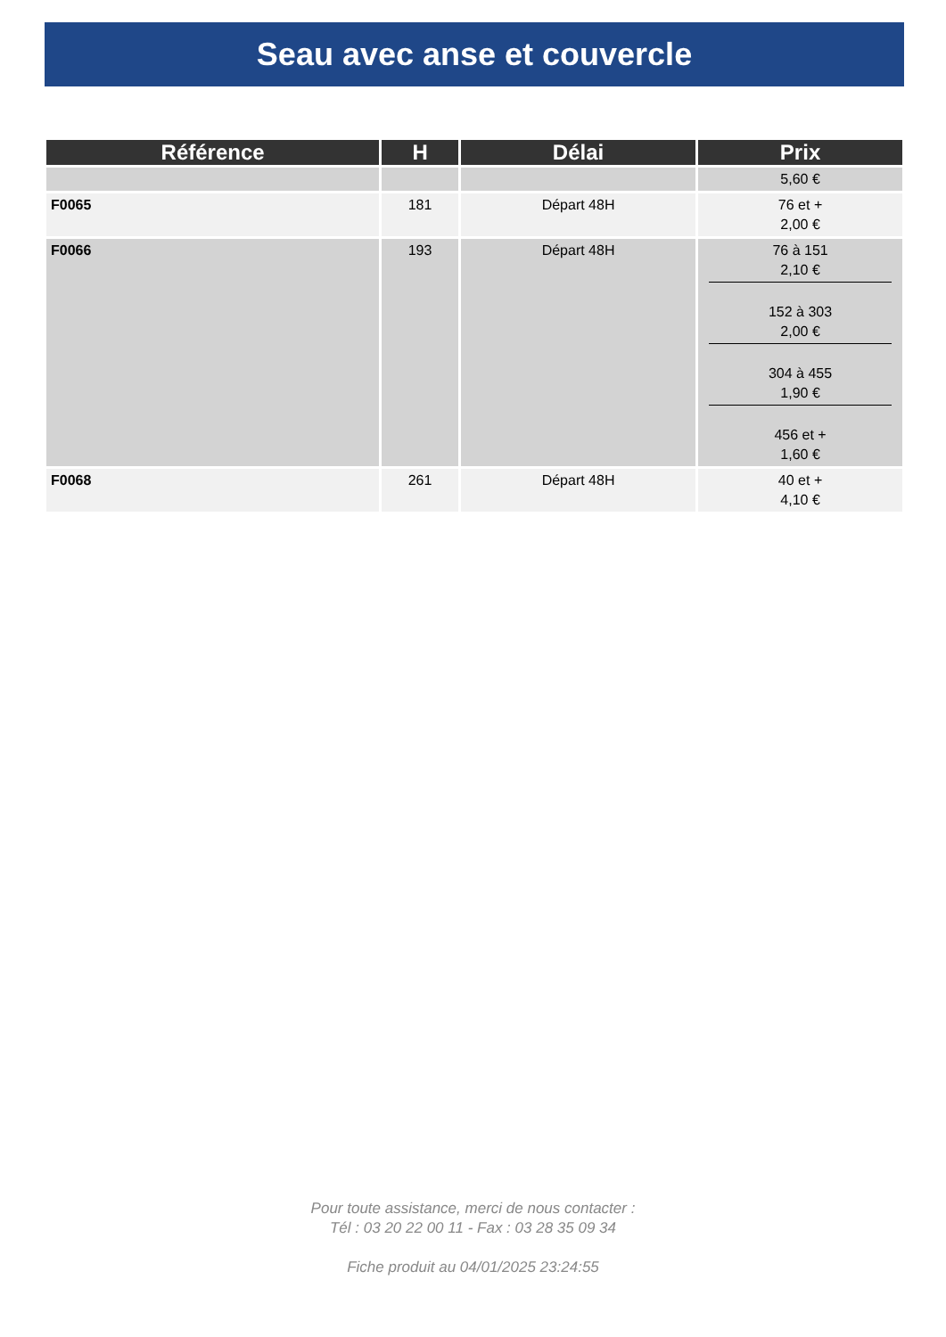Seau avec anse et couvercle
| Référence | H | Délai | Prix |
| --- | --- | --- | --- |
| | | | 5,60 € |
| F0065 | 181 | Départ 48H | 76 et + 2,00 € |
| F0066 | 193 | Départ 48H | 76 à 151 2,10 € 152 à 303 2,00 € 304 à 455 1,90 € 456 et + 1,60 € |
| F0068 | 261 | Départ 48H | 40 et + 4,10 € |
Pour toute assistance, merci de nous contacter :
Tél : 03 20 22 00 11 - Fax : 03 28 35 09 34
Fiche produit au 04/01/2025 23:24:55